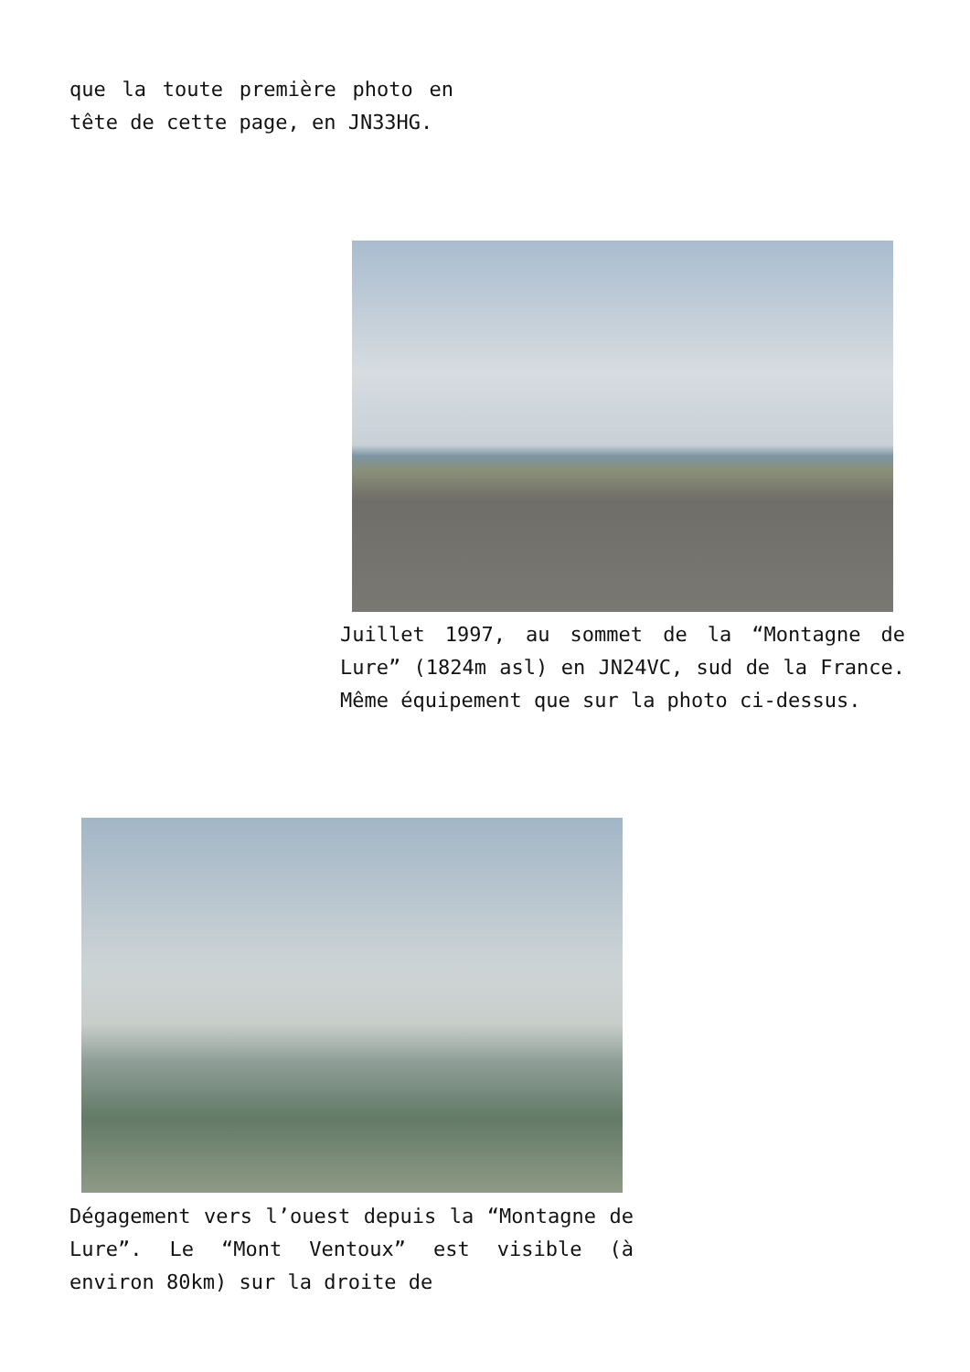que la toute première photo en tête de cette page, en JN33HG.
Juillet 1997, au sommet de la “Montagne de Lure” (1824m asl) en JN24VC, sud de la France. Même équipement que sur la photo ci-dessus.
Dégagement vers l’ouest depuis la “Montagne de Lure”. Le “Mont Ventoux” est visible (à environ 80km) sur la droite de